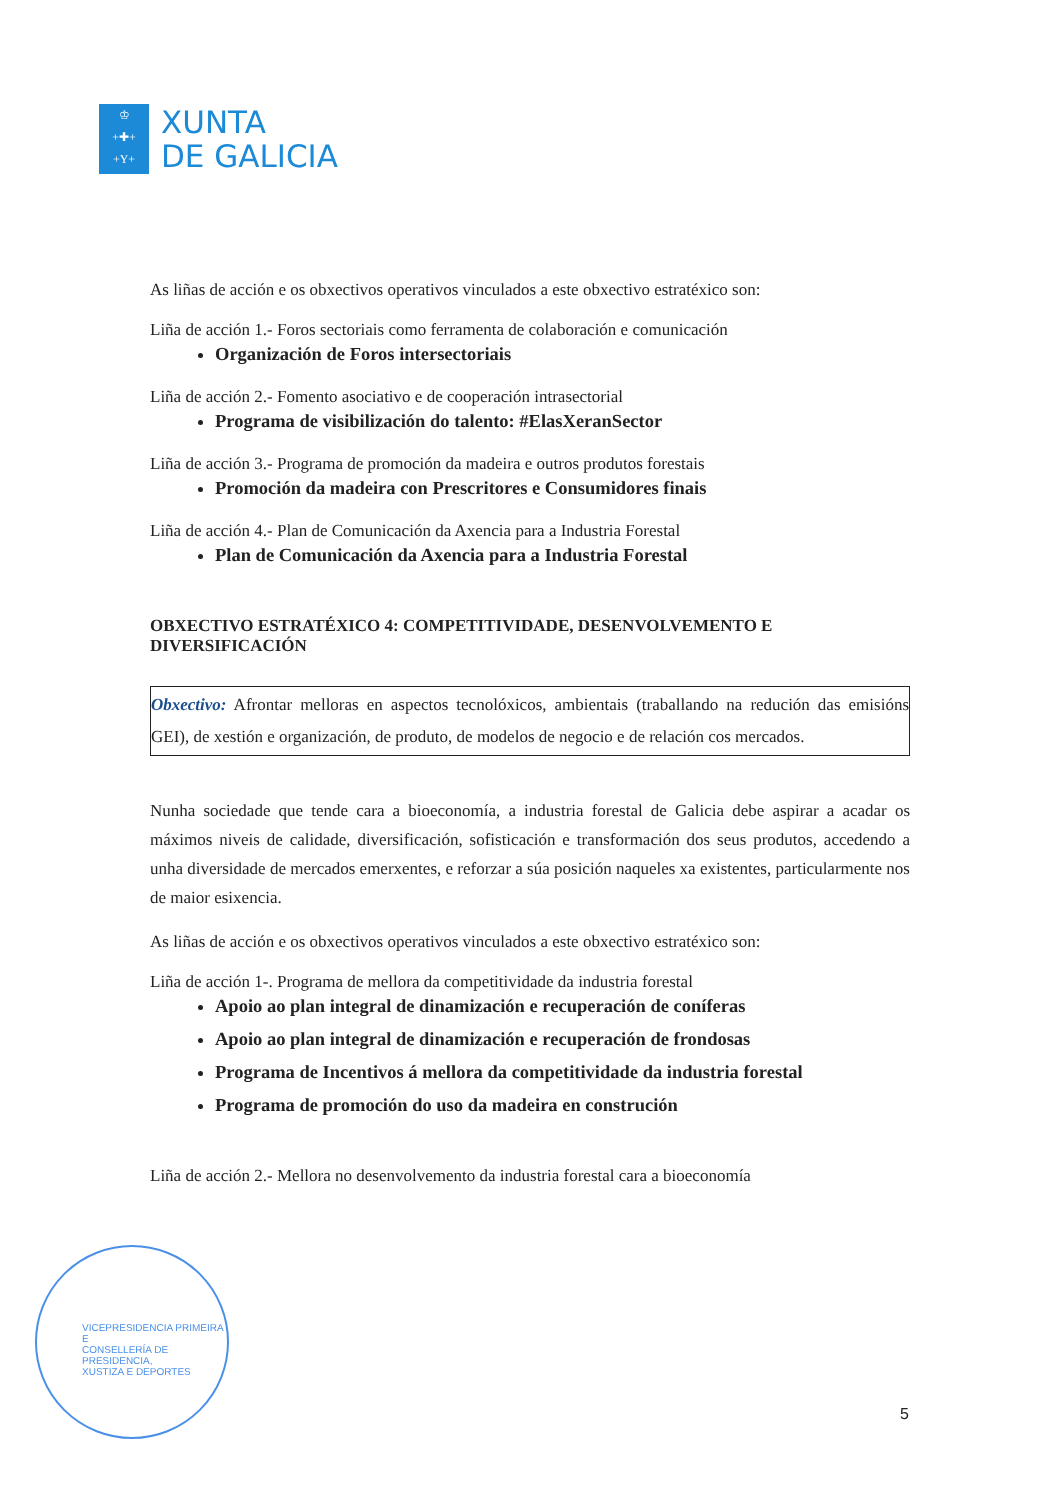♔
+✚+
+Y+
XUNTA
DE GALICIA
VICEPRESIDENCIA PRIMEIRA E
CONSELLERÍA DE PRESIDENCIA,
XUSTIZA E DEPORTES
As liñas de acción e os obxectivos operativos vinculados a este obxectivo estratéxico son:
Liña de acción 1.- Foros sectoriais como ferramenta de colaboración e comunicación
Organización de Foros intersectoriais
Liña de acción 2.- Fomento asociativo e de cooperación intrasectorial
Programa de visibilización do talento: #ElasXeranSector
Liña de acción 3.- Programa de promoción da madeira e outros produtos forestais
Promoción da madeira con Prescritores e Consumidores finais
Liña de acción 4.- Plan de Comunicación da Axencia para a Industria Forestal
Plan de Comunicación da Axencia para a Industria Forestal
OBXECTIVO ESTRATÉXICO 4: COMPETITIVIDADE, DESENVOLVEMENTO E DIVERSIFICACIÓN
Obxectivo: Afrontar melloras en aspectos tecnolóxicos, ambientais (traballando na redución das emisións GEI), de xestión e organización, de produto, de modelos de negocio e de relación cos mercados.
Nunha sociedade que tende cara a bioeconomía, a industria forestal de Galicia debe aspirar a acadar os máximos niveis de calidade, diversificación, sofisticación e transformación dos seus produtos, accedendo a unha diversidade de mercados emerxentes, e reforzar a súa posición naqueles xa existentes, particularmente nos de maior esixencia.
As liñas de acción e os obxectivos operativos vinculados a este obxectivo estratéxico son:
Liña de acción 1-. Programa de mellora da competitividade da industria forestal
Apoio ao plan integral de dinamización e recuperación de coníferas
Apoio ao plan integral de dinamización e recuperación de frondosas
Programa de Incentivos á mellora da competitividade da industria forestal
Programa de promoción do uso da madeira en construción
Liña de acción 2.- Mellora no desenvolvemento da industria forestal cara a bioeconomía
5